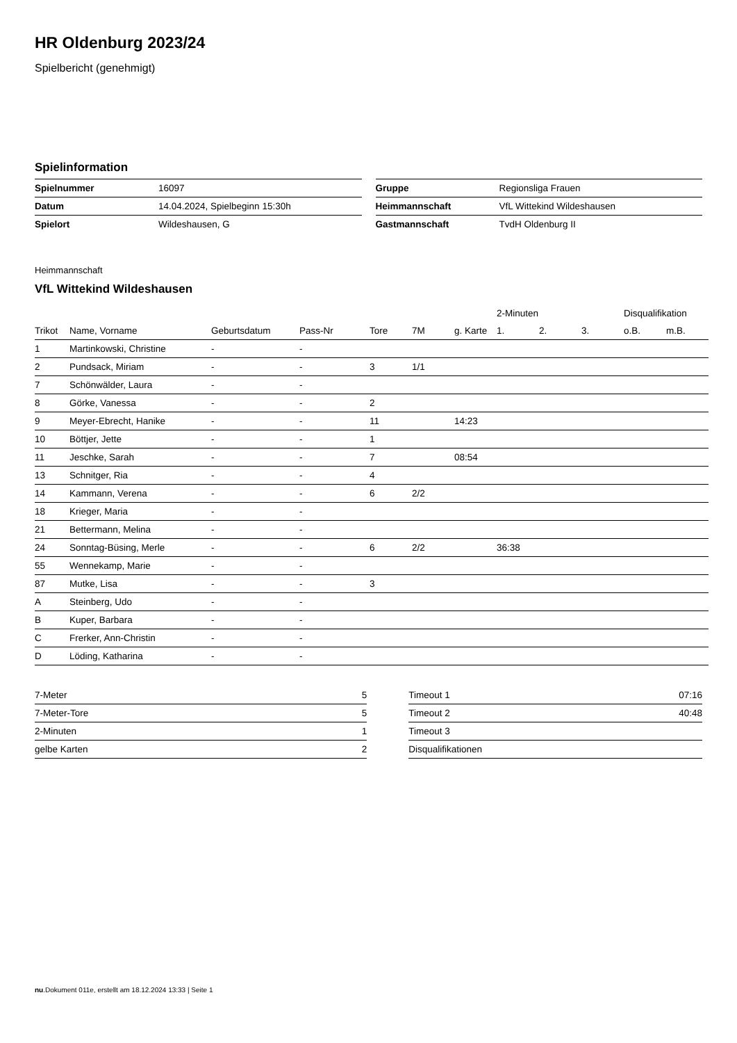HR Oldenburg 2023/24
Spielbericht (genehmigt)
Spielinformation
| Spielnummer | 16097 |
| Datum | 14.04.2024, Spielbeginn 15:30h |
| Spielort | Wildeshausen, G |
| Gruppe | Regionsliga Frauen |
| Heimmannschaft | VfL Wittekind Wildeshausen |
| Gastmannschaft | TvdH Oldenburg II |
Heimmannschaft
VfL Wittekind Wildeshausen
| | | | | | | | 2-Minuten | | | Disqualifikation | |
| --- | --- | --- | --- | --- | --- | --- | --- | --- | --- | --- | --- |
| Trikot | Name, Vorname | Geburtsdatum | Pass-Nr | Tore | 7M | g. Karte | 1. | 2. | 3. | o.B. | m.B. |
| 1 | Martinkowski, Christine | - | - | | | | | | | | |
| 2 | Pundsack, Miriam | - | - | 3 | 1/1 | | | | | | |
| 7 | Schönwälder, Laura | - | - | | | | | | | | |
| 8 | Görke, Vanessa | - | - | 2 | | | | | | | |
| 9 | Meyer-Ebrecht, Hanike | - | - | 11 | | 14:23 | | | | | |
| 10 | Böttjer, Jette | - | - | 1 | | | | | | | |
| 11 | Jeschke, Sarah | - | - | 7 | | 08:54 | | | | | |
| 13 | Schnitger, Ria | - | - | 4 | | | | | | | |
| 14 | Kammann, Verena | - | - | 6 | 2/2 | | | | | | |
| 18 | Krieger, Maria | - | - | | | | | | | | |
| 21 | Bettermann, Melina | - | - | | | | | | | | |
| 24 | Sonntag-Büsing, Merle | - | - | 6 | 2/2 | | 36:38 | | | | |
| 55 | Wennekamp, Marie | - | - | | | | | | | | |
| 87 | Mutke, Lisa | - | - | 3 | | | | | | | |
| A | Steinberg, Udo | - | - | | | | | | | | |
| B | Kuper, Barbara | - | - | | | | | | | | |
| C | Frerker, Ann-Christin | - | - | | | | | | | | |
| D | Löding, Katharina | - | - | | | | | | | | |
| 7-Meter | 5 |
| 7-Meter-Tore | 5 |
| 2-Minuten | 1 |
| gelbe Karten | 2 |
| Timeout 1 | 07:16 |
| Timeout 2 | 40:48 |
| Timeout 3 | |
| Disqualifikationen | |
nu.Dokument 011e, erstellt am 18.12.2024 13:33 | Seite 1